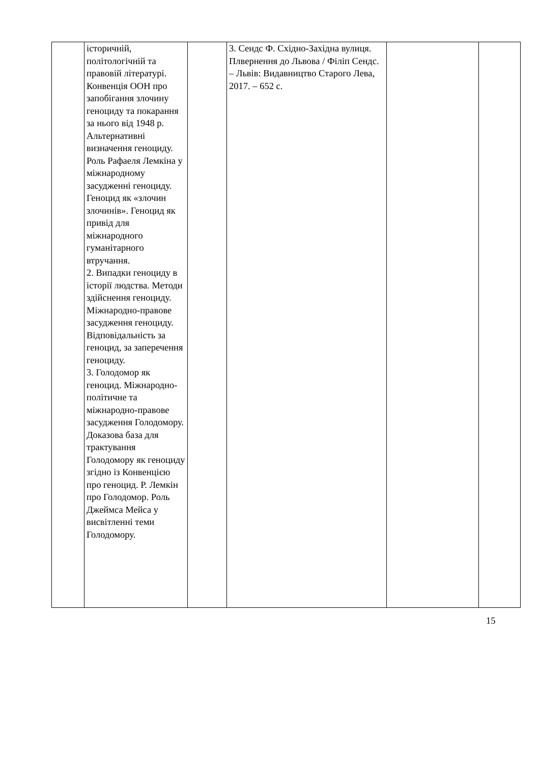| | історичній, політологічній та правовій літературі. Конвенція ООН про запобігання злочину геноциду та покарання за нього від 1948 р. Альтернативні визначення геноциду. Роль Рафаеля Лемкіна у міжнародному засудженні геноциду. Геноцид як «злочин злочинів». Геноцид як привід для міжнародного гуманітарного втручання. 2. Випадки геноциду в історії людства. Методи здійснення геноциду. Міжнародно-правове засудження геноциду. Відповідальність за геноцид, за заперечення геноциду. 3. Голодомор як геноцид. Міжнародно-політичне та міжнародно-правове засудження Голодомору. Доказова база для трактування Голодомору як геноциду згідно із Конвенцією про геноцид. Р. Лемкін про Голодомор. Роль Джеймса Мейса у висвітленні теми Голодомору. | | 3. Сендс Ф. Східно-Західна вулиця. Плвернення до Львова / Філіп Сендс. – Львів: Видавництво Старого Лева, 2017. – 652 с. | | |
15